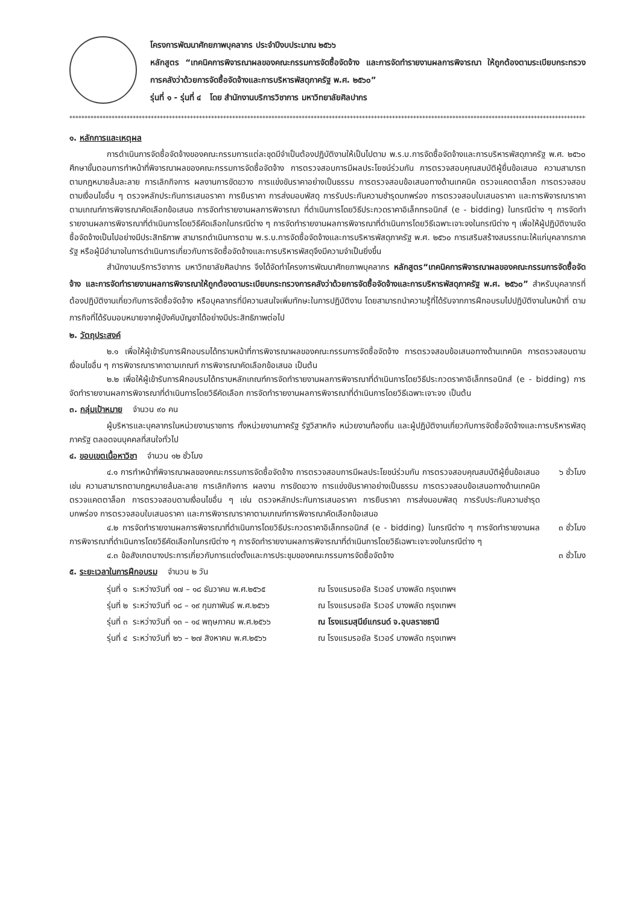โครงการพัฒนาศักยภาพบุคลากร ประจำปีงบประมาณ ๒๕๖๖
หลักสูตร “เทคนิคการพิจารณาผลของคณะกรรมการจัดซื้อจัดจ้าง และการจัดทำรายงานผลการพิจารณา ให้ถูกต้องตามระเบียบกระทรวงการคลังว่าด้วยการจัดซื้อจัดจ้างและการบริหารพัสดุภาครัฐ พ.ศ. ๒๕๖๐”
รุ่นที่ ๑ - รุ่นที่ ๔ โดย สำนักงานบริการวิชาการ มหาวิทยาลัยศิลปากร
******************************************************************************************************************************************************************************
๑. หลักการและเหตุผล
การดำเนินการจัดซื้อจัดจ้างของคณะกรรมการแต่ละชุดมีจำเป็นต้องปฏิบัติงานให้เป็นไปตาม พ.ร.บ.การจัดซื้อจัดจ้างและการบริหารพัสดุภาครัฐ พ.ศ. ๒๕๖๐ ศึกษาขั้นตอนการทำหน้าที่พิจารณาผลของคณะกรรมการจัดซื้อจัดจ้าง การตรวจสอบการมีผลประโยชน์ร่วมกัน การตรวจสอบคุณสมบัติผู้ยื่นข้อเสนอ ความสามารถตามกฎหมายล้มละลาย การเลิกกิจการ ผลงานการขัดขวาง การแข่งขันราคาอย่างเป็นธรรม การตรวจสอบข้อเสนอทางด้านเทคนิค ตรวจแคตตาล็อก การตรวจสอบตามเงื่อนไขอื่น ๆ ตรวจหลักประกันการเสนอราคา การยืนราคา การส่งมอบพัสดุ การรับประกันความชำรุดบกพร่อง การตรวจสอบใบเสนอราคา และการพิจารณาราคาตามเกณฑ์การพิจารณาคัดเลือกข้อเสนอ การจัดทำรายงานผลการพิจารณา ที่ดำเนินการโดยวิธีประกวดราคาอิเล็กทรอนิกส์ (e - bidding) ในกรณีต่าง ๆ การจัดทำรายงานผลการพิจารณาที่ดำเนินการโดยวิธีคัดเลือกในกรณีต่าง ๆ การจัดทำรายงานผลการพิจารณาที่ดำเนินการโดยวิธีเฉพาะเจาะจงในกรณีต่าง ๆ เพื่อให้ผู้ปฏิบัติงานจัดซื้อจัดจ้างเป็นไปอย่างมีประสิทธิภาพ สามารถดำเนินการตาม พ.ร.บ.การจัดซื้อจัดจ้างและการบริหารพัสดุภาครัฐ พ.ศ. ๒๕๖๐ การเสริมสร้างสมรรถนะให้แก่บุคลากรภาครัฐ หรือผู้มีอำนาจในการดำเนินการเกี่ยวกับการจัดซื้อจัดจ้างและการบริหารพัสดุจึงมีความจำเป็นยิ่งขึ้น
สำนักงานบริการวิชาการ มหาวิทยาลัยศิลปากร จึงได้จัดทำโครงการพัฒนาศักยภาพบุคลากร หลักสูตร“เทคนิคการพิจารณาผลของคณะกรรมการจัดซื้อจัดจ้าง และการจัดทำรายงานผลการพิจารณาให้ถูกต้องตามระเบียบกระทรวงการคลังว่าด้วยการจัดซื้อจัดจ้างและการบริหารพัสดุภาครัฐ พ.ศ. ๒๕๖๐” สำหรับบุคลากรที่ต้องปฏิบัติงานเกี่ยวกับการจัดซื้อจัดจ้าง หรือบุคลากรที่มีความสนใจเพิ่มทักษะในการปฏิบัติงาน โดยสามารถนำความรู้ที่ได้รับจากการฝึกอบรมไปปฏิบัติงานในหน้าที่ ตามภารกิจที่ได้รับมอบหมายจากผู้บังคับบัญชาได้อย่างมีประสิทธิภาพต่อไป
๒. วัตถุประสงค์
๒.๑ เพื่อให้ผู้เข้ารับการฝึกอบรมได้ทราบหน้าที่การพิจารณาผลของคณะกรรมการจัดซื้อจัดจ้าง การตรวจสอบข้อเสนอทางด้านเทคนิค การตรวจสอบตามเงื่อนไขอื่น ๆ การพิจารณาราคาตามเกณฑ์ การพิจารณาคัดเลือกข้อเสนอ เป็นต้น
๒.๒ เพื่อให้ผู้เข้ารับการฝึกอบรมได้ทราบหลักเกณฑ์การจัดทำรายงานผลการพิจารณาที่ดำเนินการโดยวิธีประกวดราคาอิเล็กทรอนิกส์ (e - bidding) การจัดทำรายงานผลการพิจารณาที่ดำเนินการโดยวิธีคัดเลือก การจัดทำรายงานผลการพิจารณาที่ดำเนินการโดยวิธีเฉพาะเจาะจง เป็นต้น
๓. กลุ่มเป้าหมาย จำนวน ๙๐ คน
ผู้บริหารและบุคลากรในหน่วยงานราชการ ทั้งหน่วยงานภาครัฐ รัฐวิสาหกิจ หน่วยงานท้องถิ่น และผู้ปฏิบัติงานเกี่ยวกับการจัดซื้อจัดจ้างและการบริหารพัสดุภาครัฐ ตลอดจนบุคคลที่สนใจทั่วไป
๔. ขอบเขตเนื้อหาวิชา จำนวน ๑๒ ชั่วโมง
๔.๑ การทำหน้าที่พิจารณาผลของคณะกรรมการจัดซื้อจัดจ้าง การตรวจสอบการมีผลประโยชน์ร่วมกัน การตรวจสอบคุณสมบัติผู้ยื่นข้อเสนอ เช่น ความสามารถตามกฎหมายล้มละลาย การเลิกกิจการ ผลงาน การขัดขวาง การแข่งขันราคาอย่างเป็นธรรม การตรวจสอบข้อเสนอทางด้านเทคนิค ตรวจแคตตาล็อก การตรวจสอบตามเงื่อนไขอื่น ๆ เช่น ตรวจหลักประกันการเสนอราคา การยืนราคา การส่งมอบพัสดุ การรับประกันความชำรุดบกพร่อง การตรวจสอบใบเสนอราคา และการพิจารณาราคาตามเกณฑ์การพิจารณาคัดเลือกข้อเสนอ
๖ ชั่วโมง
๔.๒ การจัดทำรายงานผลการพิจารณาที่ดำเนินการโดยวิธีประกวดราคาอิเล็กทรอนิกส์ (e - bidding) ในกรณีต่าง ๆ การจัดทำรายงานผลการพิจารณาที่ดำเนินการโดยวิธีคัดเลือกในกรณีต่าง ๆ การจัดทำรายงานผลการพิจารณาที่ดำเนินการโดยวิธีเฉพาะเจาะจงในกรณีต่าง ๆ
๓ ชั่วโมง
๔.๓ ข้อสังเกตบางประการเกี่ยวกับการแต่งตั้งและการประชุมของคณะกรรมการจัดซื้อจัดจ้าง ๓ ชั่วโมง
๕. ระยะเวลาในการฝึกอบรม จำนวน ๒ วัน
| รุ่นที่ ๑ | ระหว่างวันที่ ๑๗ – ๑๘ ธันวาคม พ.ศ.๒๕๖๕ | ณ โรงแรมรอยัล ริเวอร์ บางพลัด กรุงเทพฯ |
| รุ่นที่ ๒ | ระหว่างวันที่ ๑๘ – ๑๙ กุมภาพันธ์ พ.ศ.๒๕๖๖ | ณ โรงแรมรอยัล ริเวอร์ บางพลัด กรุงเทพฯ |
| รุ่นที่ ๓ | ระหว่างวันที่ ๑๓ – ๑๔ พฤษภาคม พ.ศ.๒๕๖๖ | ณ โรงแรมสุนีย์แกรนด์ จ.อุบลราชธานี |
| รุ่นที่ ๔ | ระหว่างวันที่ ๒๖ – ๒๗ สิงหาคม พ.ศ.๒๕๖๖ | ณ โรงแรมรอยัล ริเวอร์ บางพลัด กรุงเทพฯ |